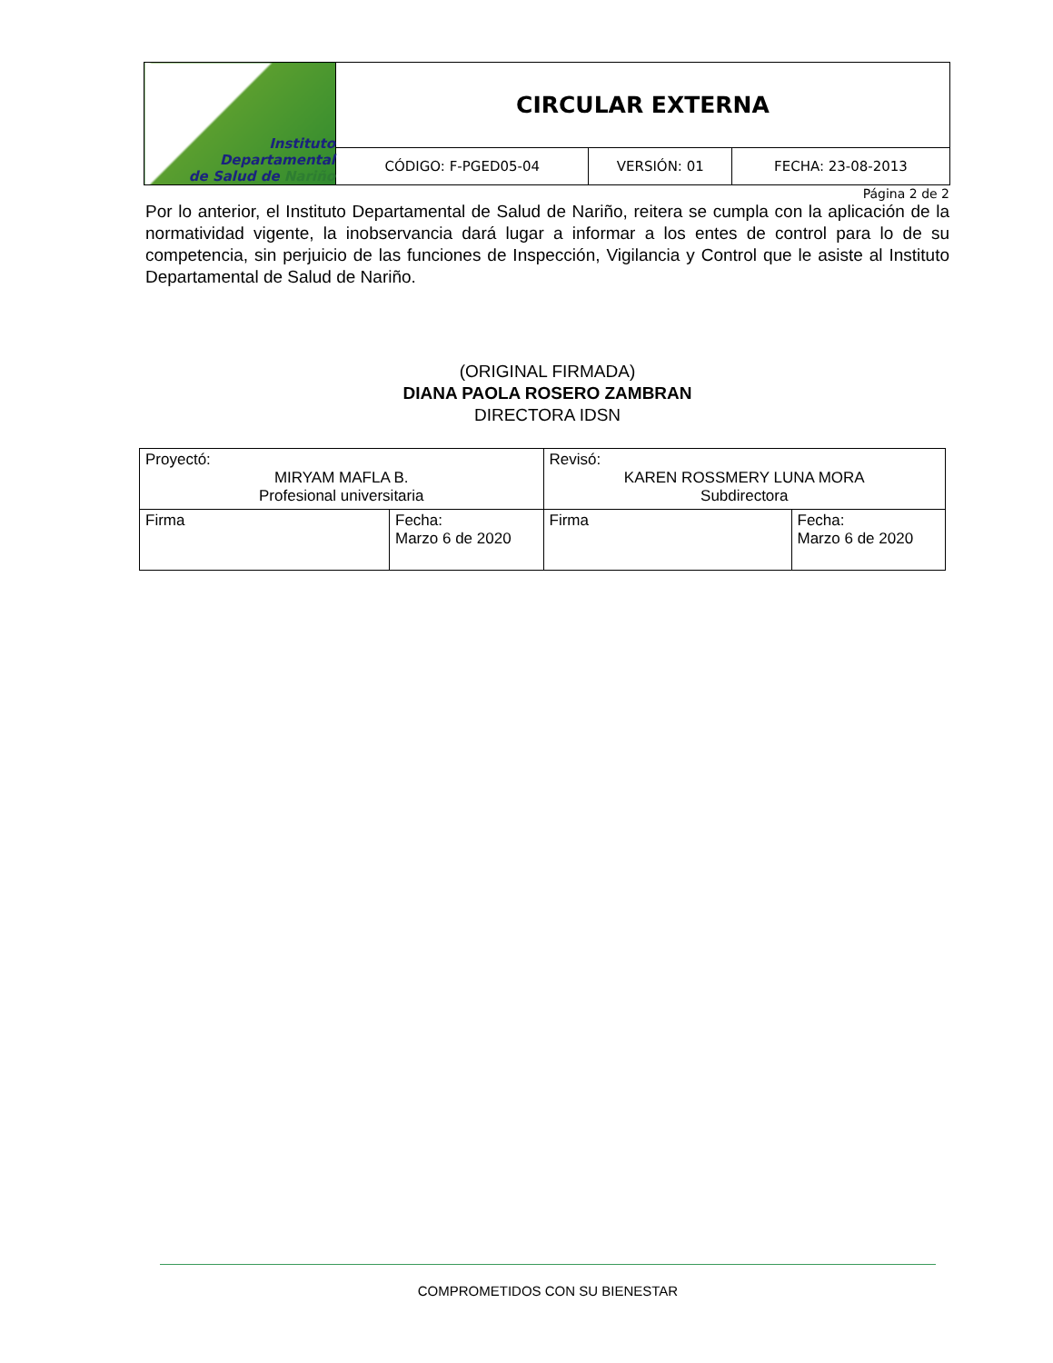| Instituto Departamental de Salud de Nariño | CIRCULAR EXTERNA | | |
| | CÓDIGO: F-PGED05-04 | VERSIÓN: 01 | FECHA: 23-08-2013 |
Página 2 de 2
Por lo anterior, el Instituto Departamental de Salud de Nariño, reitera se cumpla con la aplicación de la normatividad vigente, la inobservancia dará lugar a informar a los entes de control para lo de su competencia, sin perjuicio de las funciones de Inspección, Vigilancia y Control que le asiste al Instituto Departamental de Salud de Nariño.
(ORIGINAL FIRMADA)
DIANA PAOLA ROSERO ZAMBRAN
DIRECTORA IDSN
| Proyectó: MIRYAM MAFLA B. Profesional universitaria | | Revisó: KAREN ROSSMERY LUNA MORA Subdirectora | |
| Firma | Fecha: Marzo 6 de 2020 | Firma | Fecha: Marzo 6 de 2020 |
COMPROMETIDOS CON SU BIENESTAR